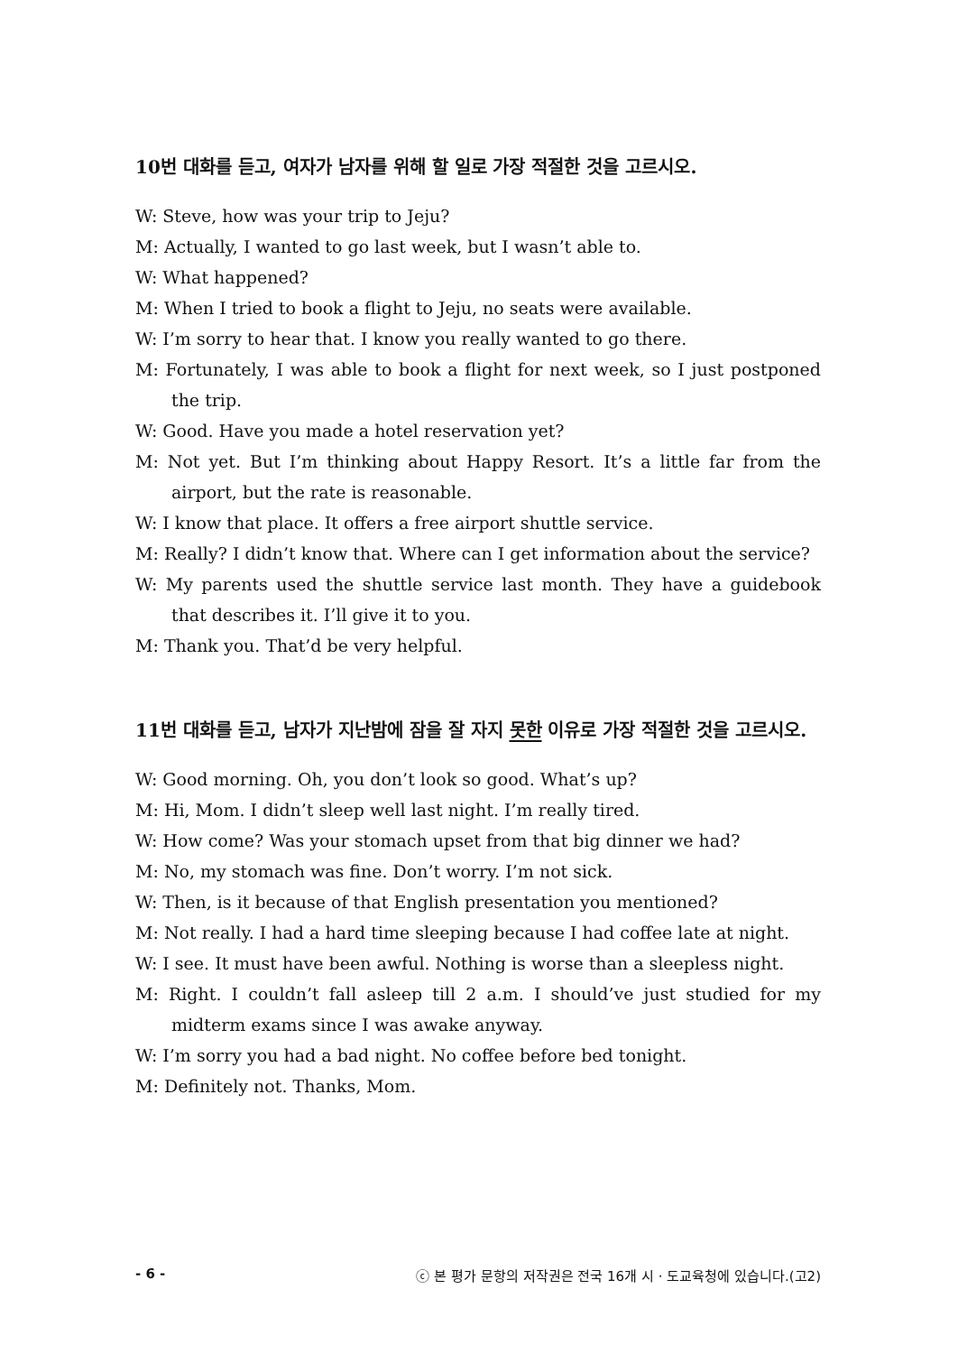10번 대화를 듣고, 여자가 남자를 위해 할 일로 가장 적절한 것을 고르시오.
W: Steve, how was your trip to Jeju?
M: Actually, I wanted to go last week, but I wasn’t able to.
W: What happened?
M: When I tried to book a flight to Jeju, no seats were available.
W: I’m sorry to hear that. I know you really wanted to go there.
M: Fortunately, I was able to book a flight for next week, so I just postponed the trip.
W: Good. Have you made a hotel reservation yet?
M: Not yet. But I’m thinking about Happy Resort. It’s a little far from the airport, but the rate is reasonable.
W: I know that place. It offers a free airport shuttle service.
M: Really? I didn’t know that. Where can I get information about the service?
W: My parents used the shuttle service last month. They have a guidebook that describes it. I’ll give it to you.
M: Thank you. That’d be very helpful.
11번 대화를 듣고, 남자가 지난밤에 잠을 잘 자지 못한 이유로 가장 적절한 것을 고르시오.
W: Good morning. Oh, you don’t look so good. What’s up?
M: Hi, Mom. I didn’t sleep well last night. I’m really tired.
W: How come? Was your stomach upset from that big dinner we had?
M: No, my stomach was fine. Don’t worry. I’m not sick.
W: Then, is it because of that English presentation you mentioned?
M: Not really. I had a hard time sleeping because I had coffee late at night.
W: I see. It must have been awful. Nothing is worse than a sleepless night.
M: Right. I couldn’t fall asleep till 2 a.m. I should’ve just studied for my midterm exams since I was awake anyway.
W: I’m sorry you had a bad night. No coffee before bed tonight.
M: Definitely not. Thanks, Mom.
- 6 - ⓒ 본 평가 문항의 저작권은 전국 16개 시 · 도교육청에 있습니다.(고2)